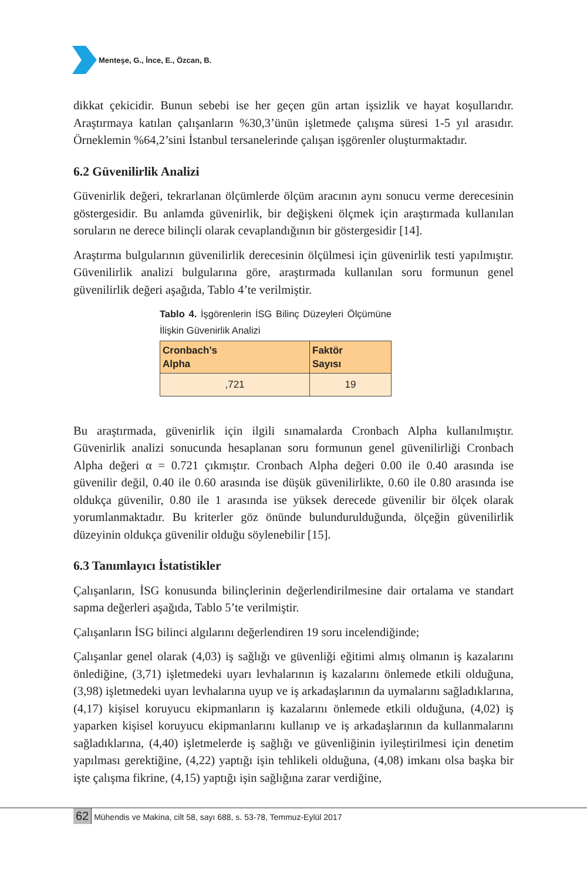Menteşe, G., İnce, E., Özcan, B.
dikkat çekicidir. Bunun sebebi ise her geçen gün artan işsizlik ve hayat koşullarıdır. Araştırmaya katılan çalışanların %30,3’ünün işletmede çalışma süresi 1-5 yıl arasıdır. Örneklemin %64,2’sini İstanbul tersanelerinde çalışan işgörenler oluşturmaktadır.
6.2 Güvenilirlik Analizi
Güvenirlik değeri, tekrarlanan ölçümlerde ölçüm aracının aynı sonucu verme derecesinin göstergesidir. Bu anlamda güvenirlik, bir değişkeni ölçmek için araştırmada kullanılan soruların ne derece bilinçli olarak cevaplandığının bir göstergesidir [14].
Araştırma bulgularının güvenilirlik derecesinin ölçülmesi için güvenirlik testi yapılmıştır. Güvenilirlik analizi bulgularına göre, araştırmada kullanılan soru formunun genel güvenilirlik değeri aşağıda, Tablo 4’te verilmiştir.
Tablo 4. İşgörenlerin İSG Bilinç Düzeyleri Ölçümüne İlişkin Güvenirlik Analizi
| Cronbach’s Alpha | Faktör Sayısı |
| --- | --- |
| ,721 | 19 |
Bu araştırmada, güvenirlik için ilgili sınamalarda Cronbach Alpha kullanılmıştır. Güvenirlik analizi sonucunda hesaplanan soru formunun genel güvenilirliği Cronbach Alpha değeri α = 0.721 çıkmıştır. Cronbach Alpha değeri 0.00 ile 0.40 arasında ise güvenilir değil, 0.40 ile 0.60 arasında ise düşük güvenilirlikte, 0.60 ile 0.80 arasında ise oldukça güvenilir, 0.80 ile 1 arasında ise yüksek derecede güvenilir bir ölçek olarak yorumlanmaktadır. Bu kriterler göz önünde bulundurulduğunda, ölçeğin güvenilirlik düzeyinin oldukça güvenilir olduğu söylenebilir [15].
6.3 Tanımlayıcı İstatistikler
Çalışanların, İSG konusunda bilinçlerinin değerlendirilmesine dair ortalama ve standart sapma değerleri aşağıda, Tablo 5’te verilmiştir.
Çalışanların İSG bilinci algılarını değerlendiren 19 soru incelendiğinde;
Çalışanlar genel olarak (4,03) iş sağlığı ve güvenliği eğitimi almış olmanın iş kazalarını önlediğine, (3,71) işletmedeki uyarı levhalarının iş kazalarını önlemede etkili olduğuna, (3,98) işletmedeki uyarı levhalarına uyup ve iş arkadaşlarının da uymalarını sağladıklarına, (4,17) kişisel koruyucu ekipmanların iş kazalarını önlemede etkili olduğuna, (4,02) iş yaparken kişisel koruyucu ekipmanlarını kullanıp ve iş arkadaşlarının da kullanmalarını sağladıklarına, (4,40) işletmelerde iş sağlığı ve güvenliğinin iyileştirilmesi için denetim yapılması gerektiğine, (4,22) yaptığı işin tehlikeli olduğuna, (4,08) imkanı olsa başka bir işte çalışma fikrine, (4,15) yaptığı işin sağlığına zarar verdiğine,
62 Mühendis ve Makina, cilt 58, sayı 688, s. 53-78, Temmuz-Eylül 2017